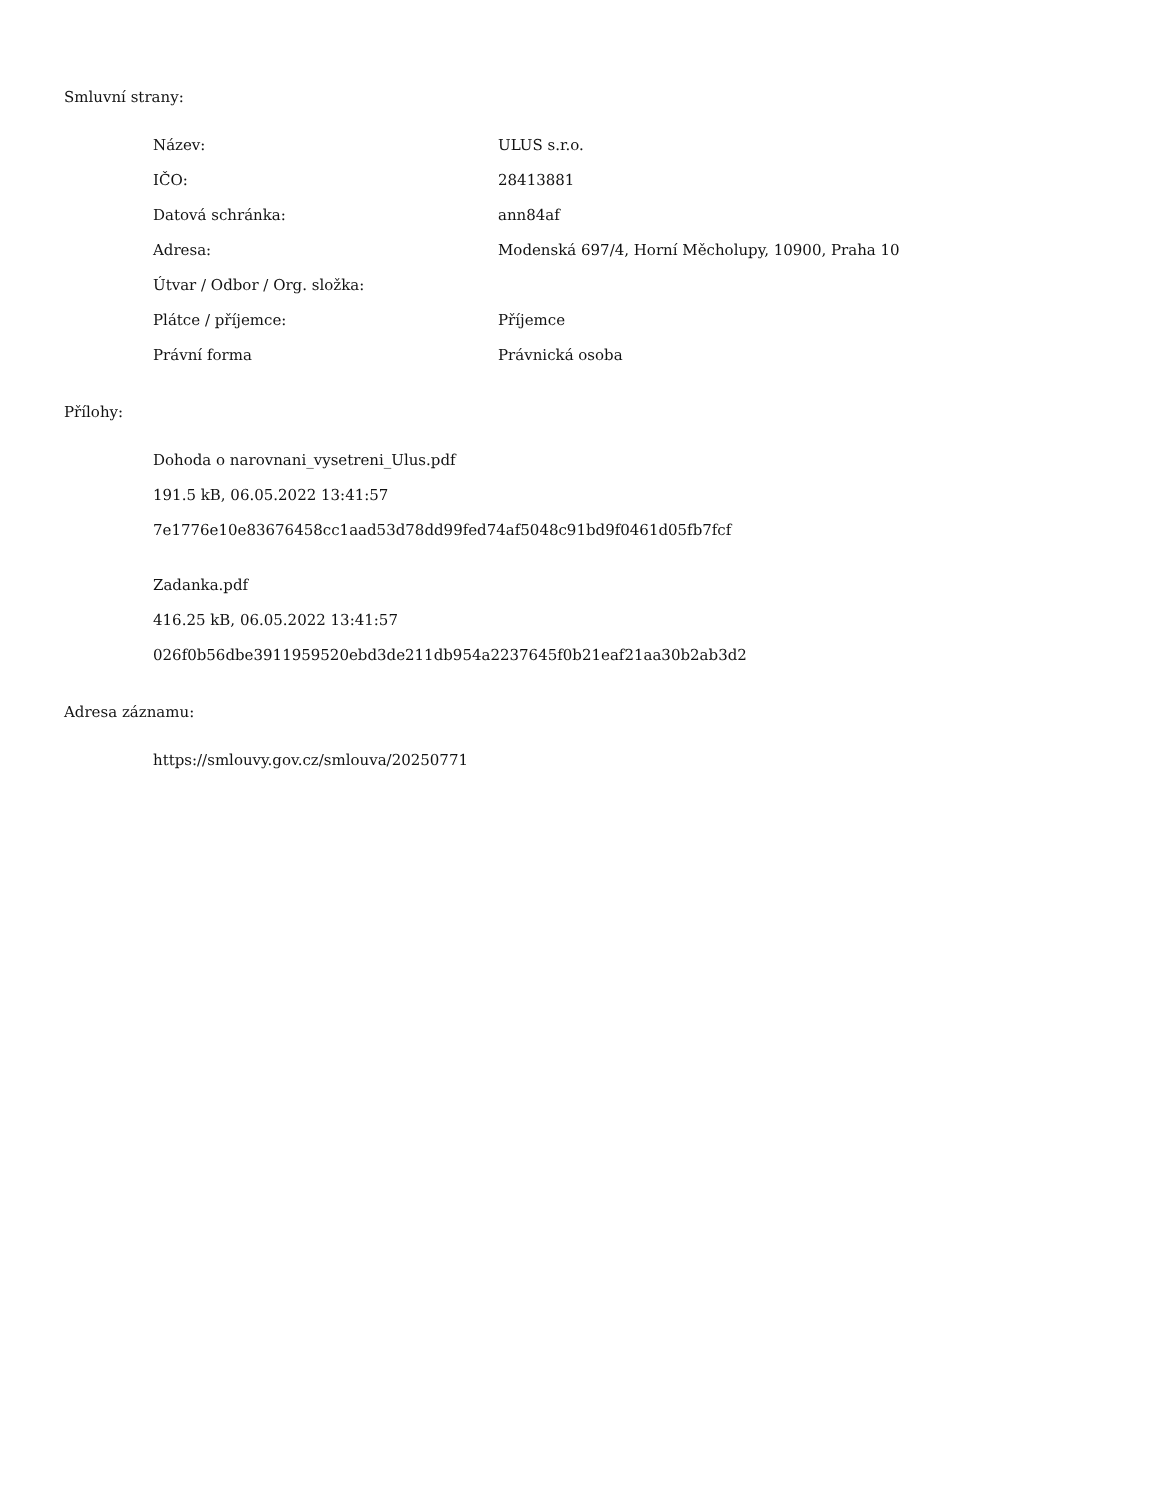Smluvní strany:
| Název: | ULUS s.r.o. |
| IČO: | 28413881 |
| Datová schránka: | ann84af |
| Adresa: | Modenská 697/4, Horní Měcholupy, 10900, Praha 10 |
| Útvar / Odbor / Org. složka: | |
| Plátce / příjemce: | Příjemce |
| Právní forma | Právnická osoba |
Přílohy:
Dohoda o narovnani_vysetreni_Ulus.pdf
191.5 kB, 06.05.2022 13:41:57
7e1776e10e83676458cc1aad53d78dd99fed74af5048c91bd9f0461d05fb7fcf
Zadanka.pdf
416.25 kB, 06.05.2022 13:41:57
026f0b56dbe3911959520ebd3de211db954a2237645f0b21eaf21aa30b2ab3d2
Adresa záznamu:
https://smlouvy.gov.cz/smlouva/20250771